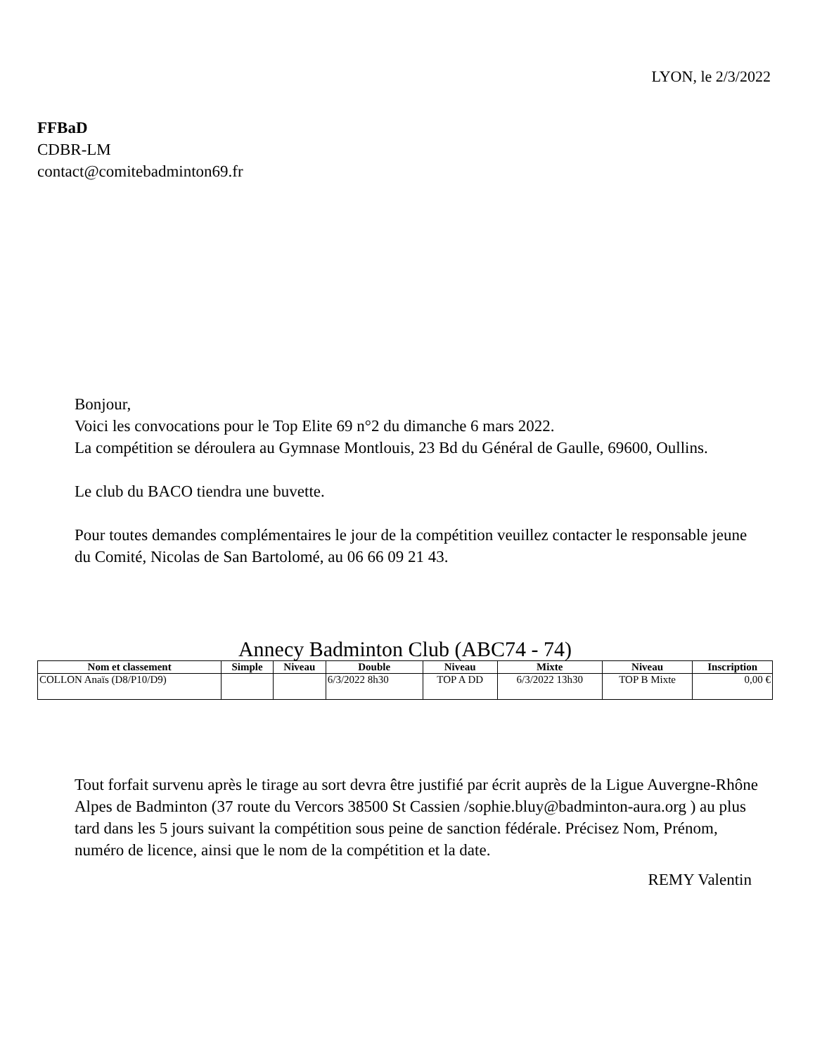LYON, le 2/3/2022
FFBaD
CDBR-LM
contact@comitebadminton69.fr
Bonjour,
Voici les convocations pour le Top Elite 69 n°2 du dimanche 6 mars 2022.
La compétition se déroulera au Gymnase Montlouis, 23 Bd du Général de Gaulle, 69600, Oullins.
Le club du BACO tiendra une buvette.
Pour toutes demandes complémentaires le jour de la compétition veuillez contacter le responsable jeune du Comité, Nicolas de San Bartolomé, au 06 66 09 21 43.
Annecy Badminton Club (ABC74 - 74)
| Nom et classement | Simple | Niveau | Double | Niveau | Mixte | Niveau | Inscription |
| --- | --- | --- | --- | --- | --- | --- | --- |
| COLLON Anaïs (D8/P10/D9) | | | 6/3/2022 8h30 | TOP A DD | 6/3/2022 13h30 | TOP B Mixte | 0,00 € |
Tout forfait survenu après le tirage au sort devra être justifié par écrit auprès de la Ligue Auvergne-Rhône Alpes de Badminton (37 route du Vercors 38500 St Cassien /sophie.bluy@badminton-aura.org ) au plus tard dans les 5 jours suivant la compétition sous peine de sanction fédérale. Précisez Nom, Prénom, numéro de licence, ainsi que le nom de la compétition et la date.
REMY Valentin